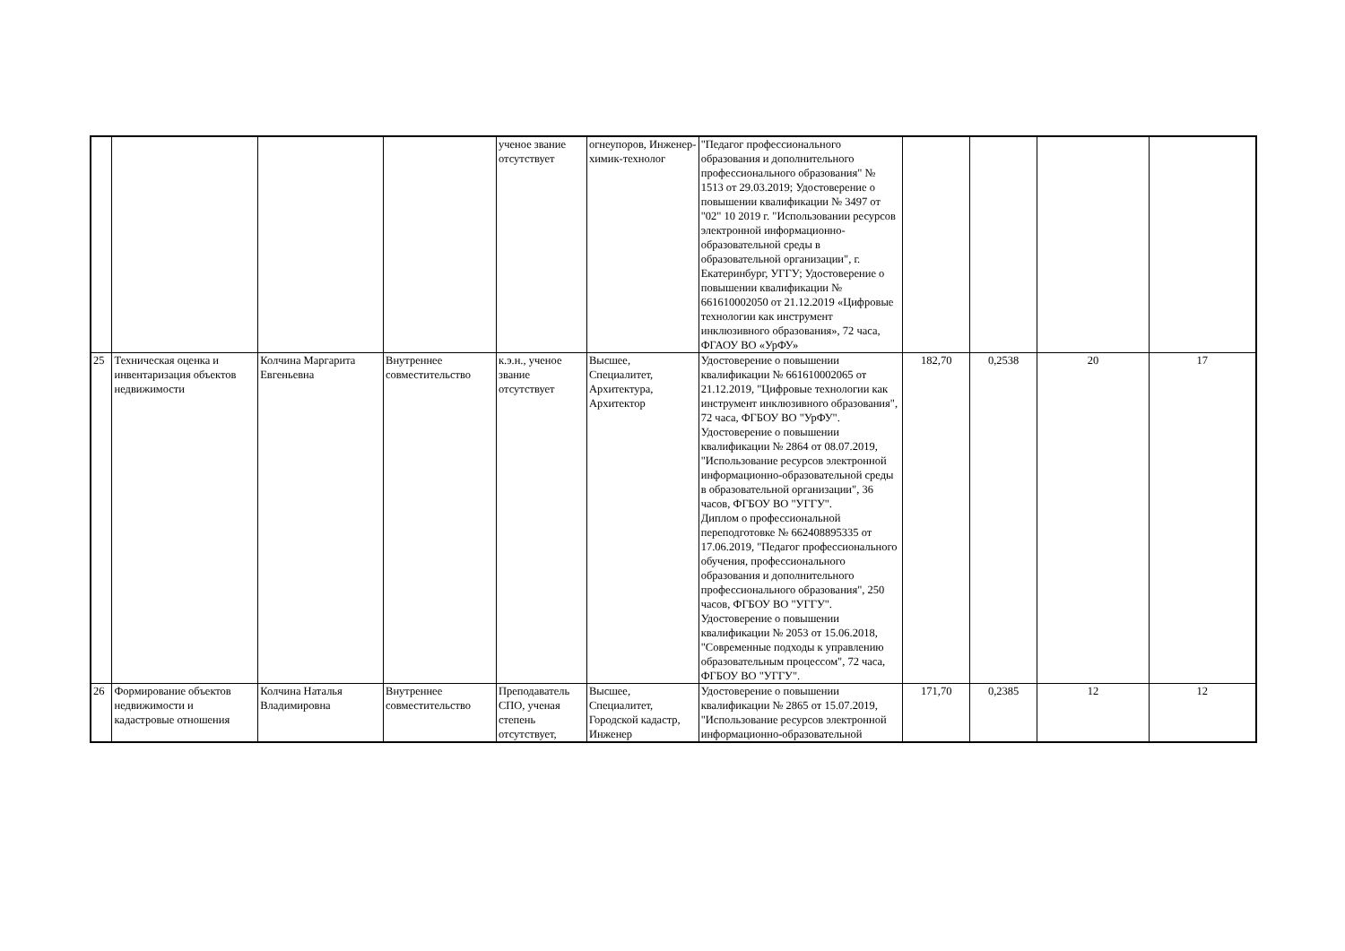| | | | | ученое звание отсутствует | огнеупоров, Инженер-химик-технолог | "Педагог профессионального образования и дополнительного профессионального образования" № 1513 от 29.03.2019; Удостоверение о повышении квалификации № 3497 от "02" 10 2019 г. "Использовании ресурсов электронной информационно-образовательной среды в образовательной организации", г. Екатеринбург, УГГУ; Удостоверение о повышении квалификации № 661610002050 от 21.12.2019 «Цифровые технологии как инструмент инклюзивного образования», 72 часа, ФГАОУ ВО «УрФУ» | | | | |
| 25 | Техническая оценка и инвентаризация объектов недвижимости | Колчина Маргарита Евгеньевна | Внутреннее совместительство | к.э.н., ученое звание отсутствует | Высшее, Специалитет, Архитектура, Архитектор | Удостоверение о повышении квалификации № 661610002065 от 21.12.2019, "Цифровые технологии как инструмент инклюзивного образования", 72 часа, ФГБОУ ВО "УрФУ". Удостоверение о повышении квалификации № 2864 от 08.07.2019, "Использование ресурсов электронной информационно-образовательной среды в образовательной организации", 36 часов, ФГБОУ ВО "УГГУ". Диплом о профессиональной переподготовке № 662408895335 от 17.06.2019, "Педагог профессионального обучения, профессионального образования и дополнительного профессионального образования", 250 часов, ФГБОУ ВО "УГГУ". Удостоверение о повышении квалификации № 2053 от 15.06.2018, "Современные подходы к управлению образовательным процессом", 72 часа, ФГБОУ ВО "УГГУ". | 182,70 | 0,2538 | 20 | 17 |
| 26 | Формирование объектов недвижимости и кадастровые отношения | Колчина Наталья Владимировна | Внутреннее совместительство | Преподаватель СПО, ученая степень отсутствует, | Высшее, Специалитет, Городской кадастр, Инженер | Удостоверение о повышении квалификации № 2865 от 15.07.2019, "Использование ресурсов электронной информационно-образовательной | 171,70 | 0,2385 | 12 | 12 |